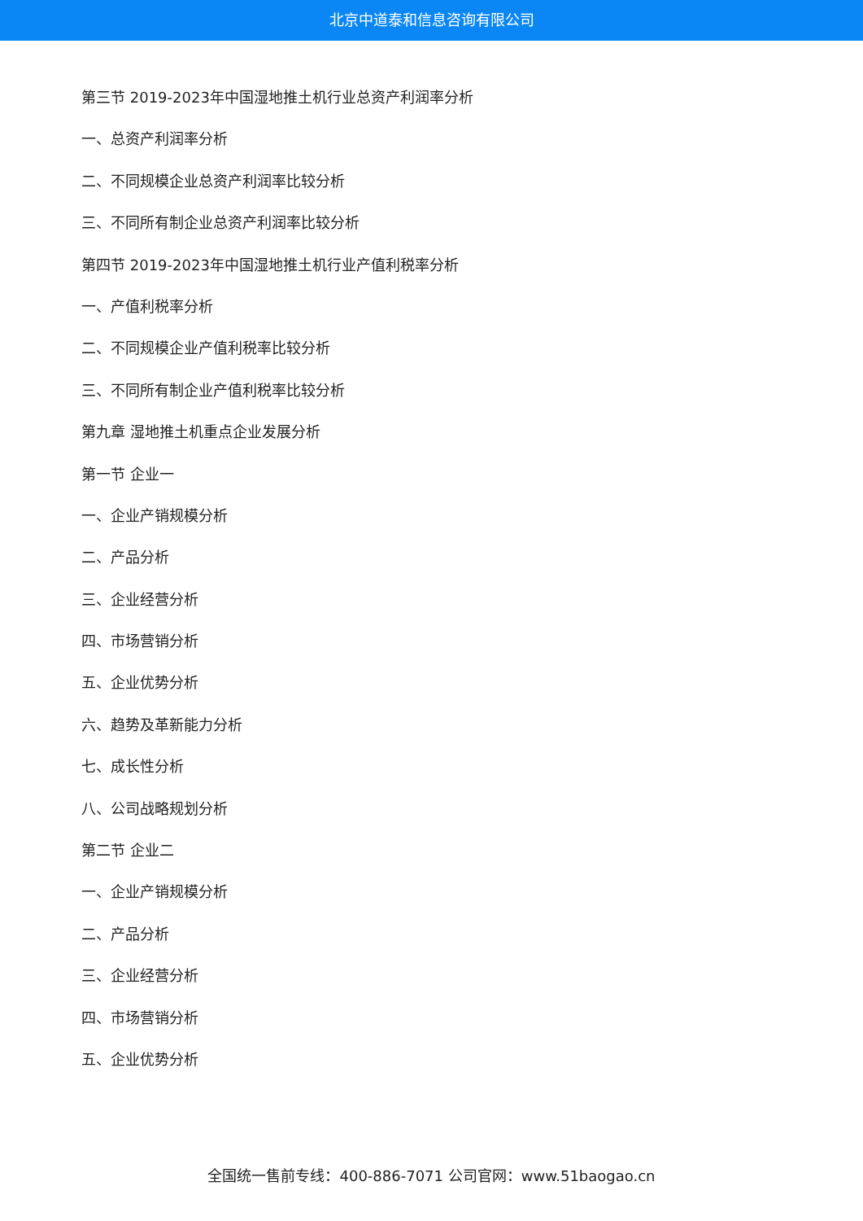北京中道泰和信息咨询有限公司
第三节 2019-2023年中国湿地推土机行业总资产利润率分析
一、总资产利润率分析
二、不同规模企业总资产利润率比较分析
三、不同所有制企业总资产利润率比较分析
第四节 2019-2023年中国湿地推土机行业产值利税率分析
一、产值利税率分析
二、不同规模企业产值利税率比较分析
三、不同所有制企业产值利税率比较分析
第九章 湿地推土机重点企业发展分析
第一节 企业一
一、企业产销规模分析
二、产品分析
三、企业经营分析
四、市场营销分析
五、企业优势分析
六、趋势及革新能力分析
七、成长性分析
八、公司战略规划分析
第二节 企业二
一、企业产销规模分析
二、产品分析
三、企业经营分析
四、市场营销分析
五、企业优势分析
全国统一售前专线：400-886-7071 公司官网：www.51baogao.cn